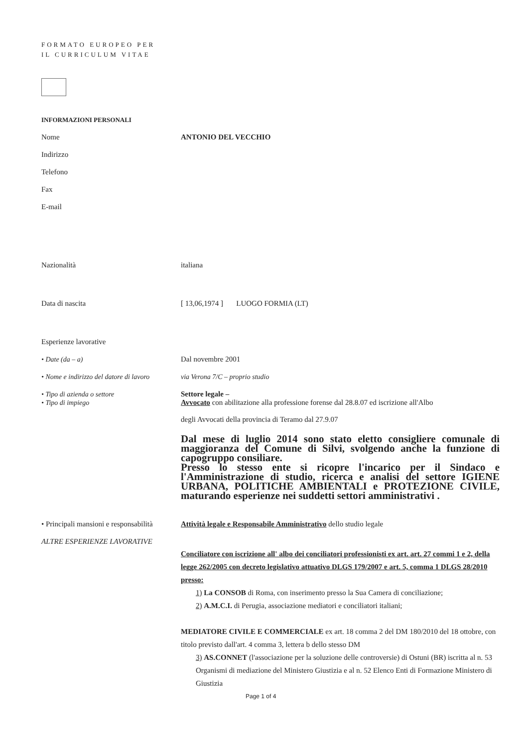FORMATO EUROPEO PER IL CURRICULUM VITAE
INFORMAZIONI PERSONALI
Nome ANTONIO DEL VECCHIO
Indirizzo
Telefono
Fax
E-mail
Nazionalità italiana
Data di nascita [ 13,06,1974 ] LUOGO FORMIA (LT)
Esperienze lavorative
• Date (da – a) Dal novembre 2001
• Nome e indirizzo del datore di lavoro
via Verona 7/C – proprio studio
• Tipo di azienda o settore
• Tipo di impiego
Settore legale –
Avvocato con abilitazione alla professione forense dal 28.8.07 ed iscrizione all'Albo
degli Avvocati della provincia di Teramo dal 27.9.07
Dal mese di luglio 2014 sono stato eletto consigliere comunale di maggioranza del Comune di Silvi, svolgendo anche la funzione di capogruppo consiliare.
Presso lo stesso ente si ricopre l'incarico per il Sindaco e l'Amministrazione di studio, ricerca e analisi del settore IGIENE URBANA, POLITICHE AMBIENTALI e PROTEZIONE CIVILE, maturando esperienze nei suddetti settori amministrativi .
• Principali mansioni e responsabilità
Attività legale e Responsabile Amministrativo dello studio legale
ALTRE ESPERIENZE LAVORATIVE
Conciliatore con iscrizione all' albo dei conciliatori professionisti ex art. art. 27 commi 1 e 2, della legge 262/2005 con decreto legislativo attuativo DLGS 179/2007 e art. 5, comma 1 DLGS 28/2010 presso:
1) La CONSOB di Roma, con inserimento presso la Sua Camera di conciliazione;
2) A.M.C.I. di Perugia, associazione mediatori e conciliatori italiani;
MEDIATORE CIVILE E COMMERCIALE ex art. 18 comma 2 del DM 180/2010 del 18 ottobre, con titolo previsto dall'art. 4 comma 3, lettera b dello stesso DM
3) AS.CONNET (l'associazione per la soluzione delle controversie) di Ostuni (BR) iscritta al n. 53 Organismi di mediazione del Ministero Giustizia e al n. 52 Elenco Enti di Formazione Ministero di Giustizia
Page 1 of 4